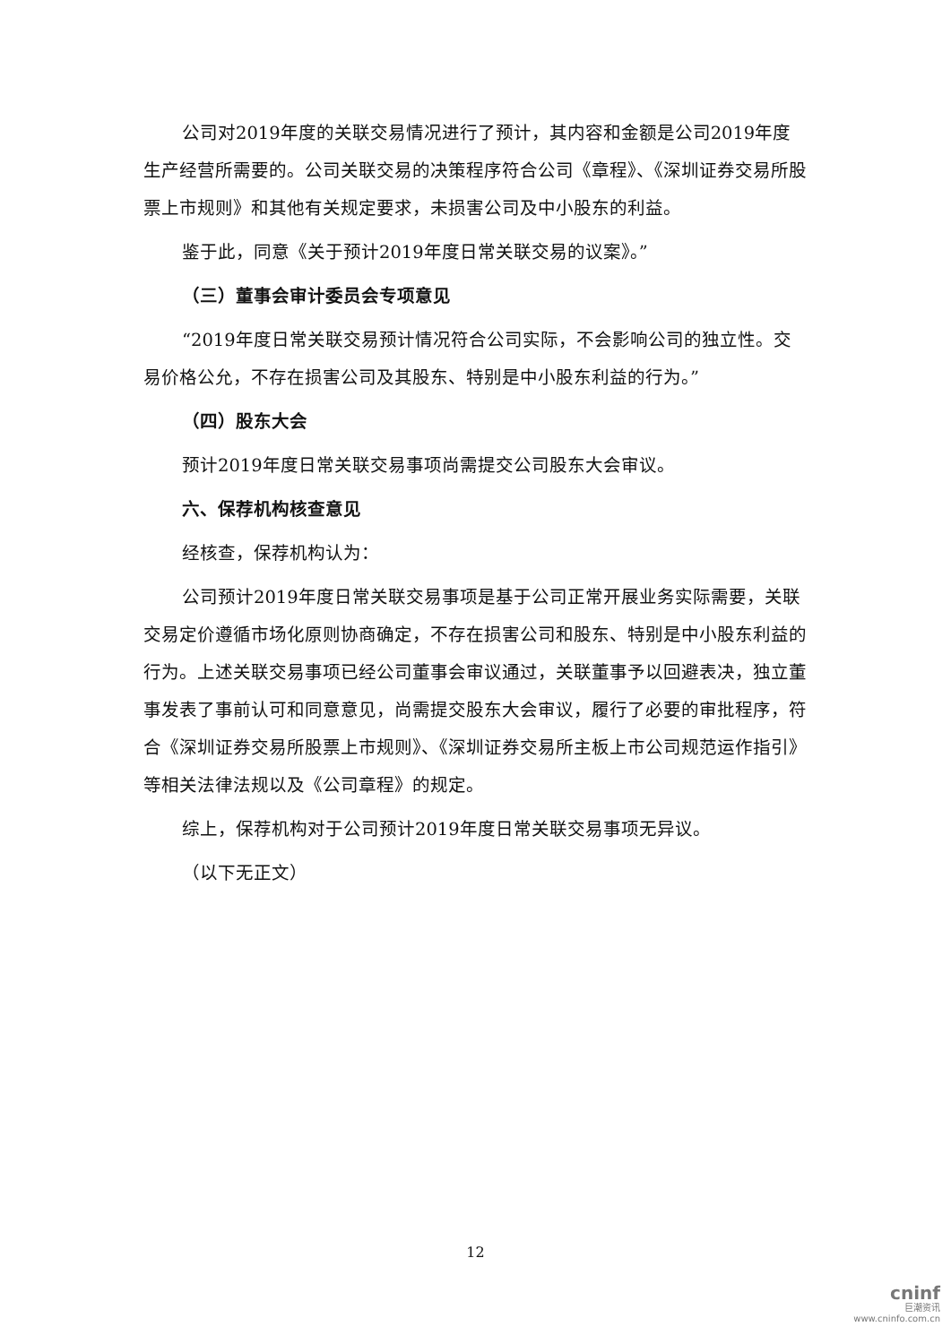公司对2019年度的关联交易情况进行了预计，其内容和金额是公司2019年度生产经营所需要的。公司关联交易的决策程序符合公司《章程》、《深圳证券交易所股票上市规则》和其他有关规定要求，未损害公司及中小股东的利益。
鉴于此，同意《关于预计2019年度日常关联交易的议案》。”
（三）董事会审计委员会专项意见
“2019年度日常关联交易预计情况符合公司实际，不会影响公司的独立性。交易价格公允，不存在损害公司及其股东、特别是中小股东利益的行为。”
（四）股东大会
预计2019年度日常关联交易事项尚需提交公司股东大会审议。
六、保荐机构核查意见
经核查，保荐机构认为：
公司预计2019年度日常关联交易事项是基于公司正常开展业务实际需要，关联交易定价遵循市场化原则协商确定，不存在损害公司和股东、特别是中小股东利益的行为。上述关联交易事项已经公司董事会审议通过，关联董事予以回避表决，独立董事发表了事前认可和同意意见，尚需提交股东大会审议，履行了必要的审批程序，符合《深圳证券交易所股票上市规则》、《深圳证券交易所主板上市公司规范运作指引》等相关法律法规以及《公司章程》的规定。
综上，保荐机构对于公司预计2019年度日常关联交易事项无异议。
（以下无正文）
12
cninf
巨潮资讯
www.cninfo.com.cn